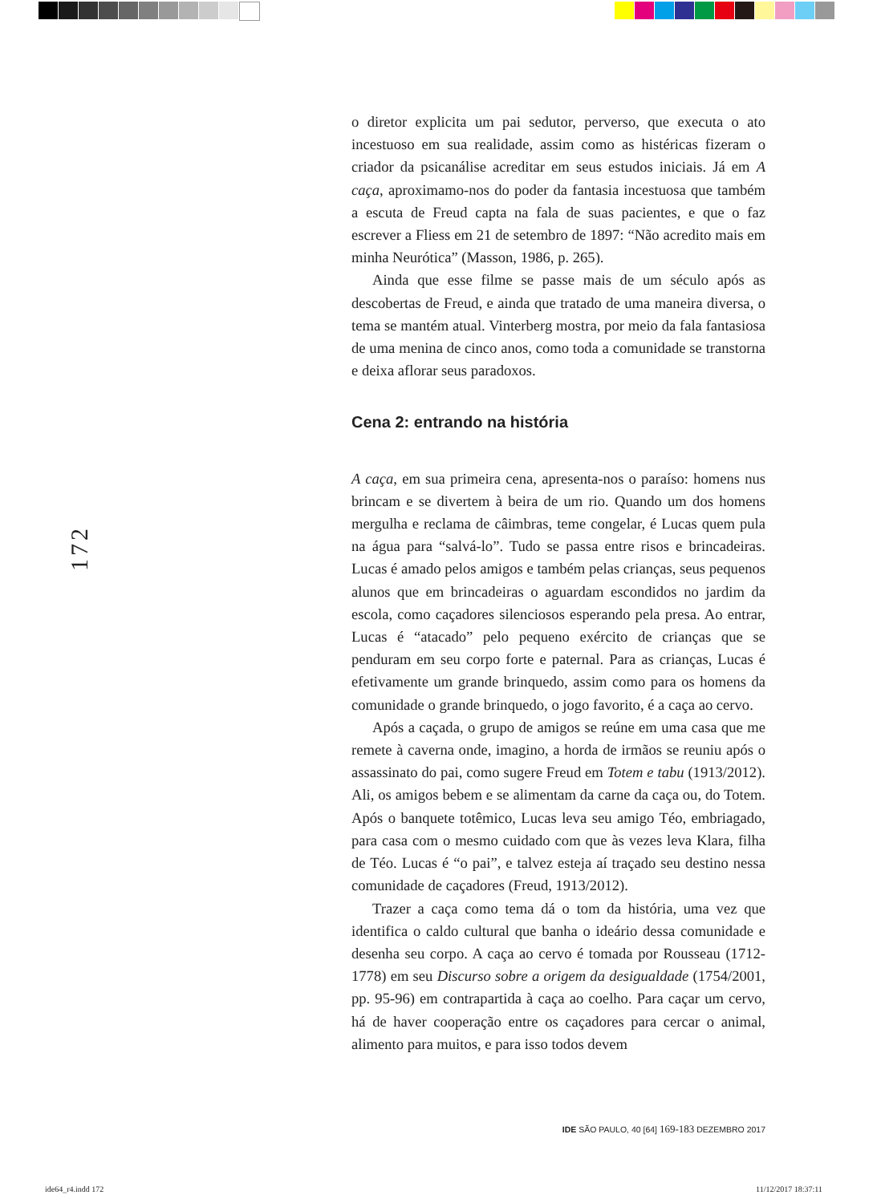172
o diretor explicita um pai sedutor, perverso, que executa o ato incestuoso em sua realidade, assim como as histéricas fizeram o criador da psicanálise acreditar em seus estudos iniciais. Já em A caça, aproximamo-nos do poder da fantasia incestuosa que também a escuta de Freud capta na fala de suas pacientes, e que o faz escrever a Fliess em 21 de setembro de 1897: “Não acredito mais em minha Neurótica” (Masson, 1986, p. 265).
Ainda que esse filme se passe mais de um século após as descobertas de Freud, e ainda que tratado de uma maneira diversa, o tema se mantém atual. Vinterberg mostra, por meio da fala fantasiosa de uma menina de cinco anos, como toda a comunidade se transtorna e deixa aflorar seus paradoxos.
Cena 2: entrando na história
A caça, em sua primeira cena, apresenta-nos o paraíso: homens nus brincam e se divertem à beira de um rio. Quando um dos homens mergulha e reclama de câimbras, teme congelar, é Lucas quem pula na água para “salvá-lo”. Tudo se passa entre risos e brincadeiras. Lucas é amado pelos amigos e também pelas crianças, seus pequenos alunos que em brincadeiras o aguardam escondidos no jardim da escola, como caçadores silenciosos esperando pela presa. Ao entrar, Lucas é “atacado” pelo pequeno exército de crianças que se penduram em seu corpo forte e paternal. Para as crianças, Lucas é efetivamente um grande brinquedo, assim como para os homens da comunidade o grande brinquedo, o jogo favorito, é a caça ao cervo.
Após a caçada, o grupo de amigos se reúne em uma casa que me remete à caverna onde, imagino, a horda de irmãos se reuniu após o assassinato do pai, como sugere Freud em Totem e tabu (1913/2012). Ali, os amigos bebem e se alimentam da carne da caça ou, do Totem. Após o banquete totêmico, Lucas leva seu amigo Téo, embriagado, para casa com o mesmo cuidado com que às vezes leva Klara, filha de Téo. Lucas é “o pai”, e talvez esteja aí traçado seu destino nessa comunidade de caçadores (Freud, 1913/2012).
Trazer a caça como tema dá o tom da história, uma vez que identifica o caldo cultural que banha o ideário dessa comunidade e desenha seu corpo. A caça ao cervo é tomada por Rousseau (1712-1778) em seu Discurso sobre a origem da desigualdade (1754/2001, pp. 95-96) em contrapartida à caça ao coelho. Para caçar um cervo, há de haver cooperação entre os caçadores para cercar o animal, alimento para muitos, e para isso todos devem
IDE SÃO PAULO, 40 [64] 169-183 DEZEMBRO 2017
ide64_r4.indd 172 11/12/2017 18:37:11